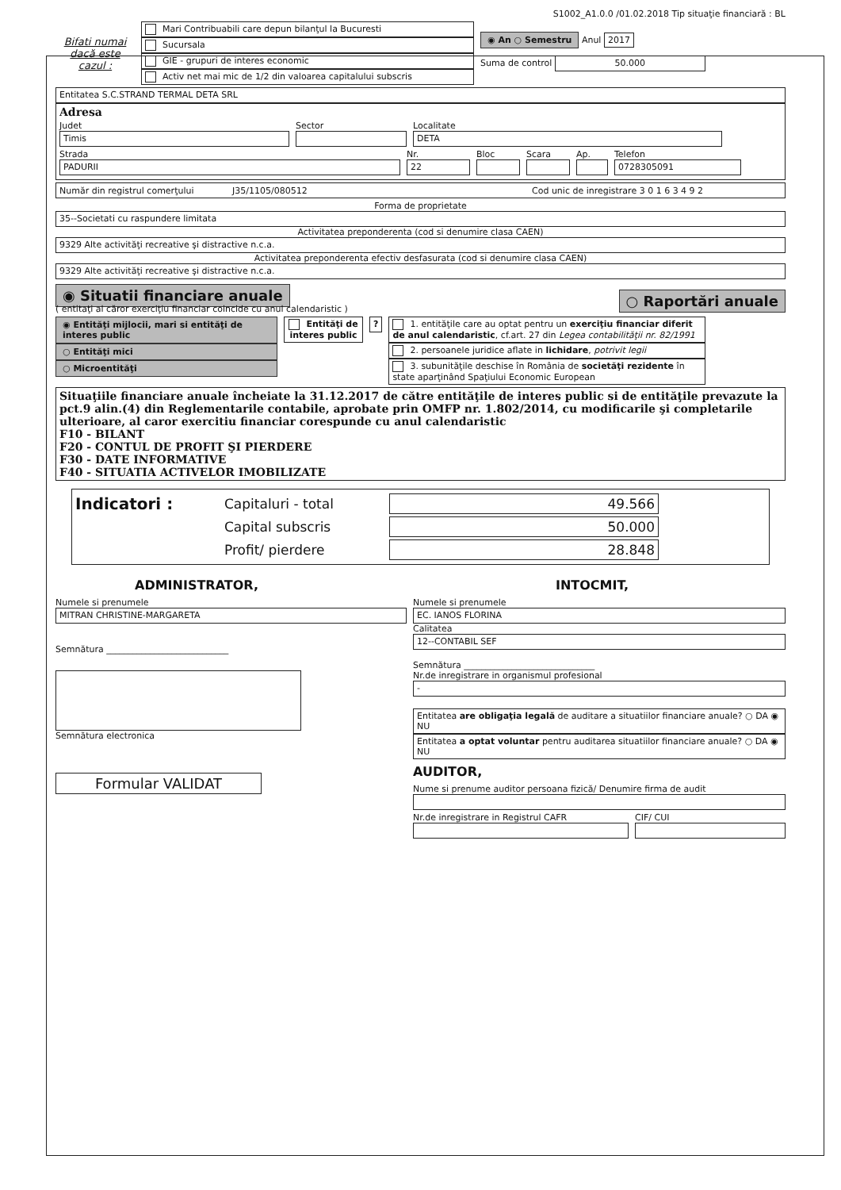S1002_A1.0.0 /01.02.2018 Tip situaţie financiară : BL
Bifati numai dacă este cazul :
Mari Contribuabili care depun bilanţul la Bucuresti
Sucursala
GIE - grupuri de interes economic
Activ net mai mic de 1/2 din valoarea capitalului subscris
◉ An ○ Semestru Anul 2017
Suma de control 50.000
Entitatea S.C.STRAND TERMAL DETA SRL
Adresa
Judet
Timis
Sector
Localitate
DETA
Strada
PADURII
Nr.
22
Bloc Scara Ap.
Telefon
0728305091
Număr din registrul comerţului J35/1105/080512 Cod unic de inregistrare 3 0 1 6 3 4 9 2
Forma de proprietate
35--Societati cu raspundere limitata
Activitatea preponderenta (cod si denumire clasa CAEN)
9329 Alte activităţi recreative şi distractive n.c.a.
Activitatea preponderenta efectiv desfasurata (cod si denumire clasa CAEN)
9329 Alte activităţi recreative şi distractive n.c.a.
◉ Situatii financiare anuale
( entitaţi al căror exerciţiu financiar coincide cu anul calendaristic )
○ Raportări anuale
◉ Entităţi mijlocii, mari si entităţi de interes public
○ Entităţi mici
○ Microentităţi
Entităţi de interes public
? 1. entităţile care au optat pentru un exerciţiu financiar diferit de anul calendaristic, cf.art. 27 din Legea contabilităţii nr. 82/1991
2. persoanele juridice aflate in lichidare, potrivit legii
3. subunităţile deschise în România de societăţi rezidente în state aparţinând Spaţiului Economic European
Situaţiile financiare anuale încheiate la 31.12.2017 de către entităţile de interes public si de entităţile prevazute la pct.9 alin.(4) din Reglementarile contabile, aprobate prin OMFP nr. 1.802/2014, cu modificarile şi completarile ulterioare, al caror exercitiu financiar corespunde cu anul calendaristic
F10 - BILANT
F20 - CONTUL DE PROFIT ŞI PIERDERE
F30 - DATE INFORMATIVE
F40 - SITUATIA ACTIVELOR IMOBILIZATE
Indicatori : Capitaluri - total 49.566
Capital subscris 50.000
Profit/ pierdere 28.848
ADMINISTRATOR,
Numele si prenumele
MITRAN CHRISTINE-MARGARETA
Semnătura ____________________________
Semnătura electronica
Formular VALIDAT
INTOCMIT,
Numele si prenumele
EC. IANOS FLORINA
Calitatea
12--CONTABIL SEF
Semnătura ______________________________
Nr.de inregistrare in organismul profesional
-
Entitatea are obligaţia legală de auditare a situatiilor financiare anuale? ○ DA ◉ NU
Entitatea a optat voluntar pentru auditarea situatiilor financiare anuale? ○ DA ◉ NU
AUDITOR,
Nume si prenume auditor persoana fizică/ Denumire firma de audit
Nr.de inregistrare in Registrul CAFR CIF/ CUI